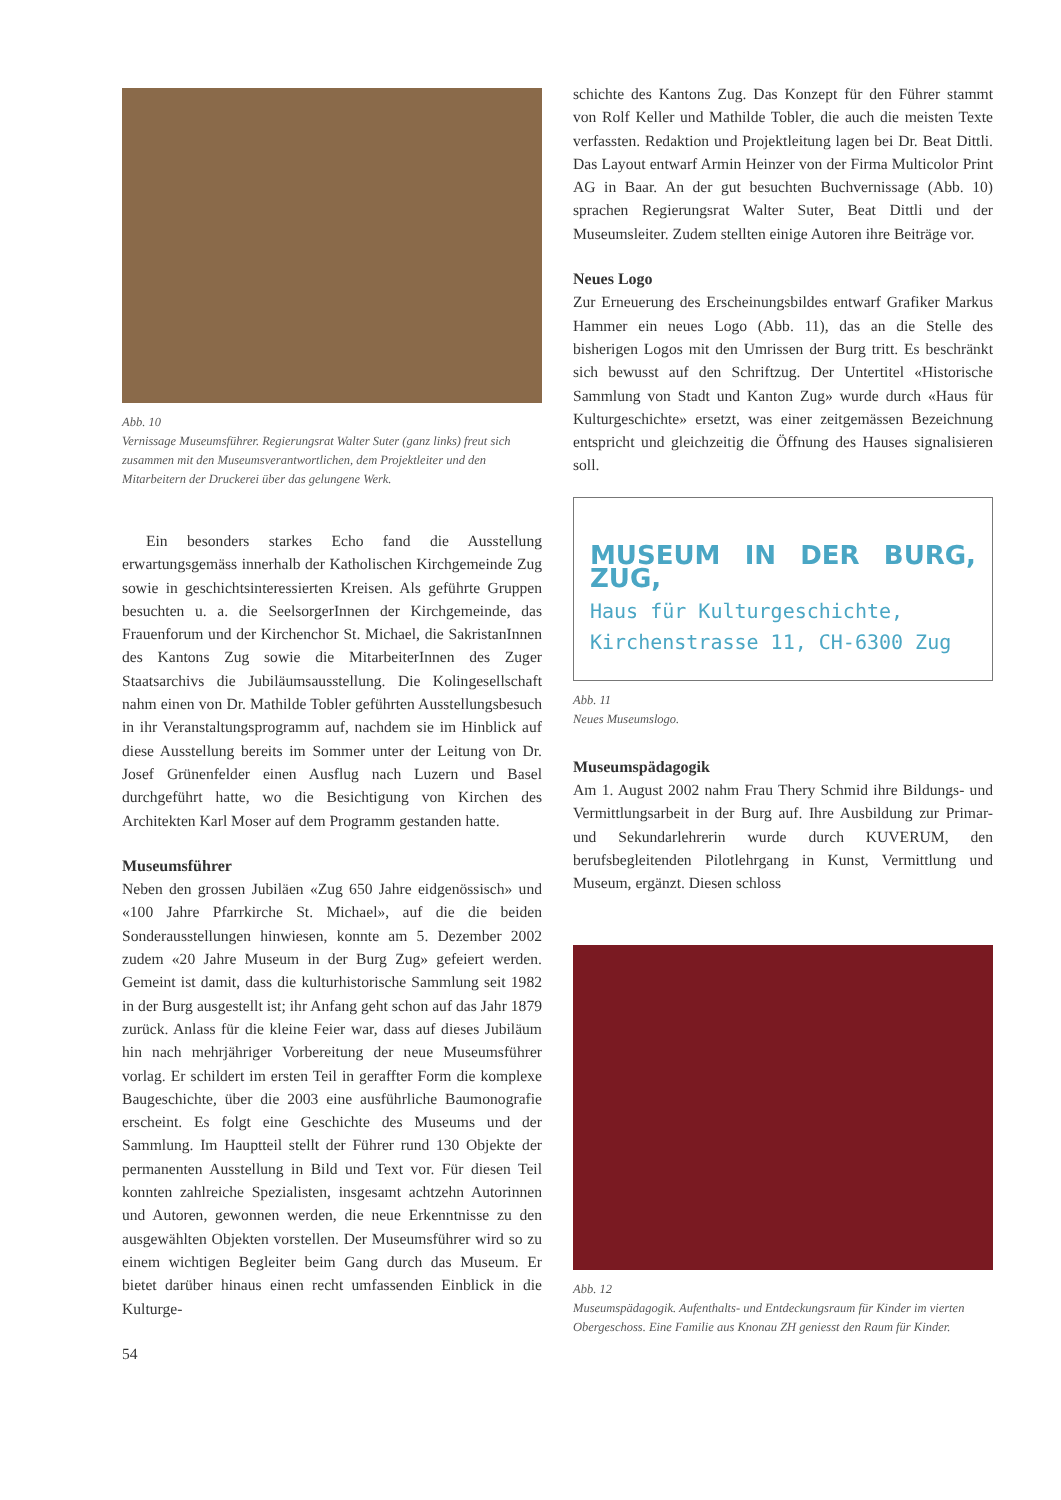Abb. 10
Vernissage Museumsführer. Regierungsrat Walter Suter (ganz links) freut sich zusammen mit den Museumsverantwortlichen, dem Projektleiter und den Mitarbeitern der Druckerei über das gelungene Werk.
Ein besonders starkes Echo fand die Ausstellung erwartungsgemäss innerhalb der Katholischen Kirchgemeinde Zug sowie in geschichtsinteressierten Kreisen. Als geführte Gruppen besuchten u. a. die SeelsorgerInnen der Kirchgemeinde, das Frauenforum und der Kirchenchor St. Michael, die SakristanInnen des Kantons Zug sowie die MitarbeiterInnen des Zuger Staatsarchivs die Jubiläumsausstellung. Die Kolingesellschaft nahm einen von Dr. Mathilde Tobler geführten Ausstellungsbesuch in ihr Veranstaltungsprogramm auf, nachdem sie im Hinblick auf diese Ausstellung bereits im Sommer unter der Leitung von Dr. Josef Grünenfelder einen Ausflug nach Luzern und Basel durchgeführt hatte, wo die Besichtigung von Kirchen des Architekten Karl Moser auf dem Programm gestanden hatte.
Museumsführer
Neben den grossen Jubiläen «Zug 650 Jahre eidgenössisch» und «100 Jahre Pfarrkirche St. Michael», auf die die beiden Sonderausstellungen hinwiesen, konnte am 5. Dezember 2002 zudem «20 Jahre Museum in der Burg Zug» gefeiert werden. Gemeint ist damit, dass die kulturhistorische Sammlung seit 1982 in der Burg ausgestellt ist; ihr Anfang geht schon auf das Jahr 1879 zurück. Anlass für die kleine Feier war, dass auf dieses Jubiläum hin nach mehrjähriger Vorbereitung der neue Museumsführer vorlag. Er schildert im ersten Teil in geraffter Form die komplexe Baugeschichte, über die 2003 eine ausführliche Baumonografie erscheint. Es folgt eine Geschichte des Museums und der Sammlung. Im Hauptteil stellt der Führer rund 130 Objekte der permanenten Ausstellung in Bild und Text vor. Für diesen Teil konnten zahlreiche Spezialisten, insgesamt achtzehn Autorinnen und Autoren, gewonnen werden, die neue Erkenntnisse zu den ausgewählten Objekten vorstellen. Der Museumsführer wird so zu einem wichtigen Begleiter beim Gang durch das Museum. Er bietet darüber hinaus einen recht umfassenden Einblick in die Kulturge-
54
schichte des Kantons Zug. Das Konzept für den Führer stammt von Rolf Keller und Mathilde Tobler, die auch die meisten Texte verfassten. Redaktion und Projektleitung lagen bei Dr. Beat Dittli. Das Layout entwarf Armin Heinzer von der Firma Multicolor Print AG in Baar. An der gut besuchten Buchvernissage (Abb. 10) sprachen Regierungsrat Walter Suter, Beat Dittli und der Museumsleiter. Zudem stellten einige Autoren ihre Beiträge vor.
Neues Logo
Zur Erneuerung des Erscheinungsbildes entwarf Grafiker Markus Hammer ein neues Logo (Abb. 11), das an die Stelle des bisherigen Logos mit den Umrissen der Burg tritt. Es beschränkt sich bewusst auf den Schriftzug. Der Untertitel «Historische Sammlung von Stadt und Kanton Zug» wurde durch «Haus für Kulturgeschichte» ersetzt, was einer zeitgemässen Bezeichnung entspricht und gleichzeitig die Öffnung des Hauses signalisieren soll.
MUSEUM IN DER BURG, ZUG,
Haus für Kulturgeschichte,
Kirchenstrasse 11, CH-6300 Zug
Abb. 11
Neues Museumslogo.
Museumspädagogik
Am 1. August 2002 nahm Frau Thery Schmid ihre Bildungs- und Vermittlungsarbeit in der Burg auf. Ihre Ausbildung zur Primar- und Sekundarlehrerin wurde durch KUVERUM, den berufsbegleitenden Pilotlehrgang in Kunst, Vermittlung und Museum, ergänzt. Diesen schloss
Abb. 12
Museumspädagogik. Aufenthalts- und Entdeckungsraum für Kinder im vierten Obergeschoss. Eine Familie aus Knonau ZH geniesst den Raum für Kinder.